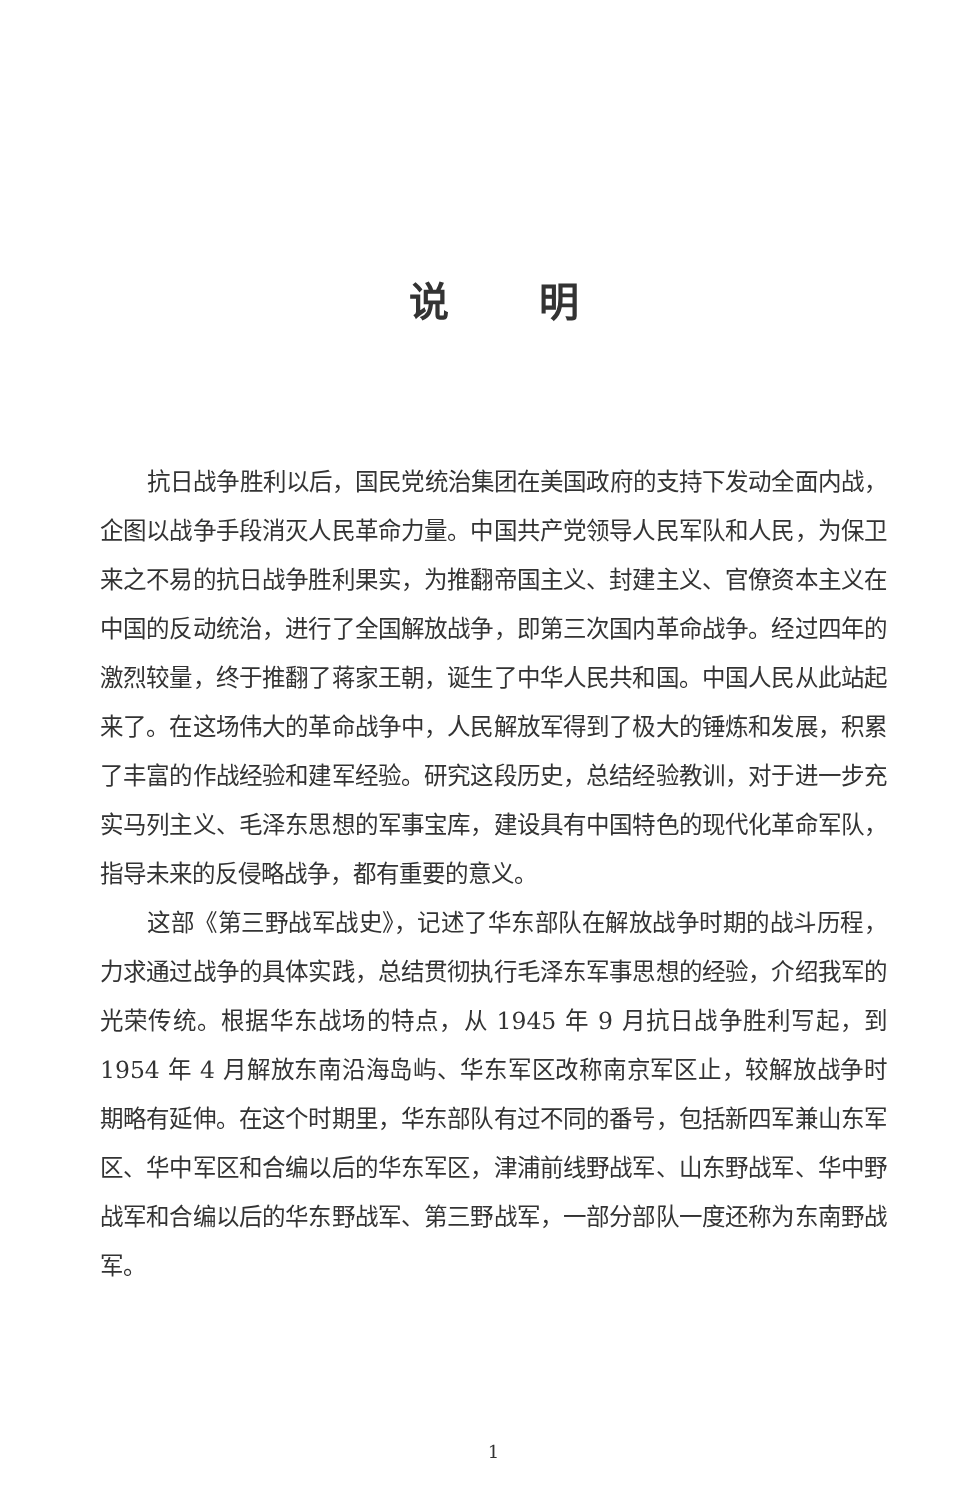说明
抗日战争胜利以后，国民党统治集团在美国政府的支持下发动全面内战，企图以战争手段消灭人民革命力量。中国共产党领导人民军队和人民，为保卫来之不易的抗日战争胜利果实，为推翻帝国主义、封建主义、官僚资本主义在中国的反动统治，进行了全国解放战争，即第三次国内革命战争。经过四年的激烈较量，终于推翻了蒋家王朝，诞生了中华人民共和国。中国人民从此站起来了。在这场伟大的革命战争中，人民解放军得到了极大的锤炼和发展，积累了丰富的作战经验和建军经验。研究这段历史，总结经验教训，对于进一步充实马列主义、毛泽东思想的军事宝库，建设具有中国特色的现代化革命军队，指导未来的反侵略战争，都有重要的意义。
这部《第三野战军战史》，记述了华东部队在解放战争时期的战斗历程，力求通过战争的具体实践，总结贯彻执行毛泽东军事思想的经验，介绍我军的光荣传统。根据华东战场的特点，从 1945 年 9 月抗日战争胜利写起，到 1954 年 4 月解放东南沿海岛屿、华东军区改称南京军区止，较解放战争时期略有延伸。在这个时期里，华东部队有过不同的番号，包括新四军兼山东军区、华中军区和合编以后的华东军区，津浦前线野战军、山东野战军、华中野战军和合编以后的华东野战军、第三野战军，一部分部队一度还称为东南野战军。
1